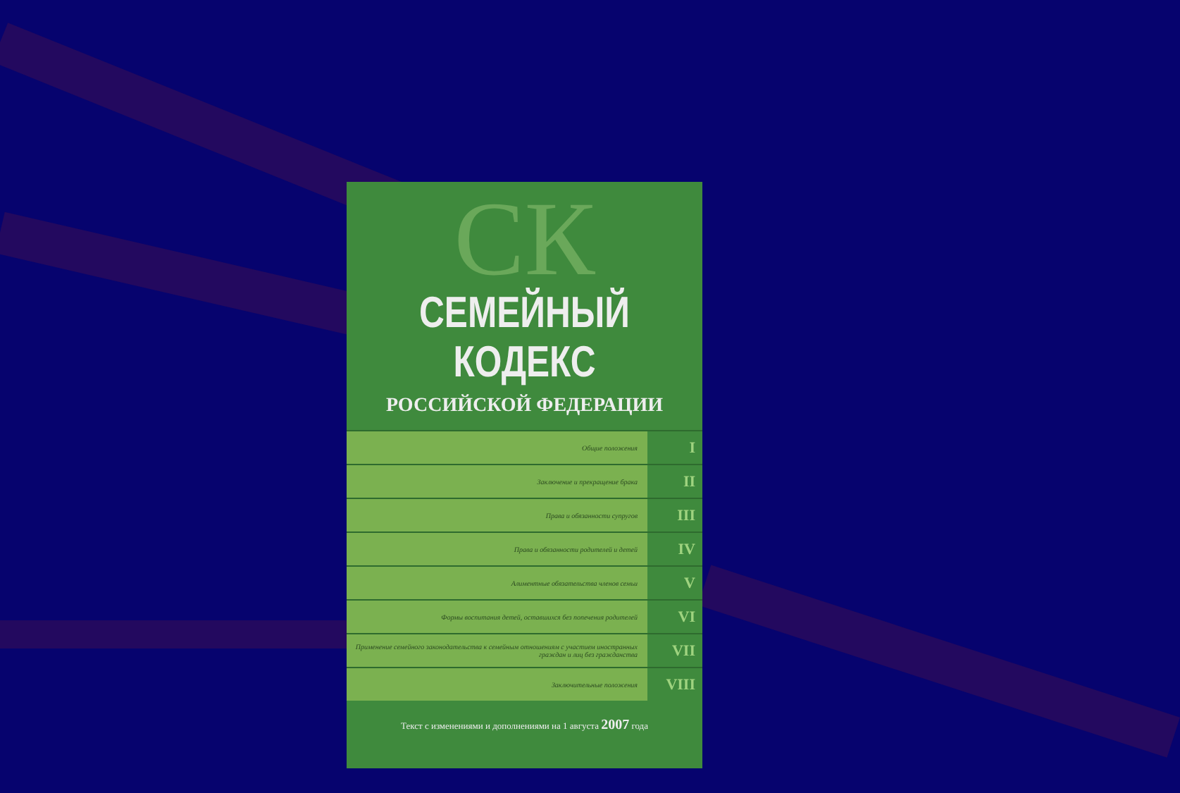СК
СЕМЕЙНЫЙ
КОДЕКС
РОССИЙСКОЙ ФЕДЕРАЦИИ
Общие положения I
Заключение и прекращение брака II
Права и обязанности супругов III
Права и обязанности родителей и детей IV
Алиментные обязательства членов семьи V
Формы воспитания детей, оставшихся без попечения родителей VI
Применение семейного законодательства к семейным отношениям с участием иностранных граждан и лиц без гражданства VII
Заключительные положения VIII
Текст с изменениями и дополнениями на 1 августа 2007 года